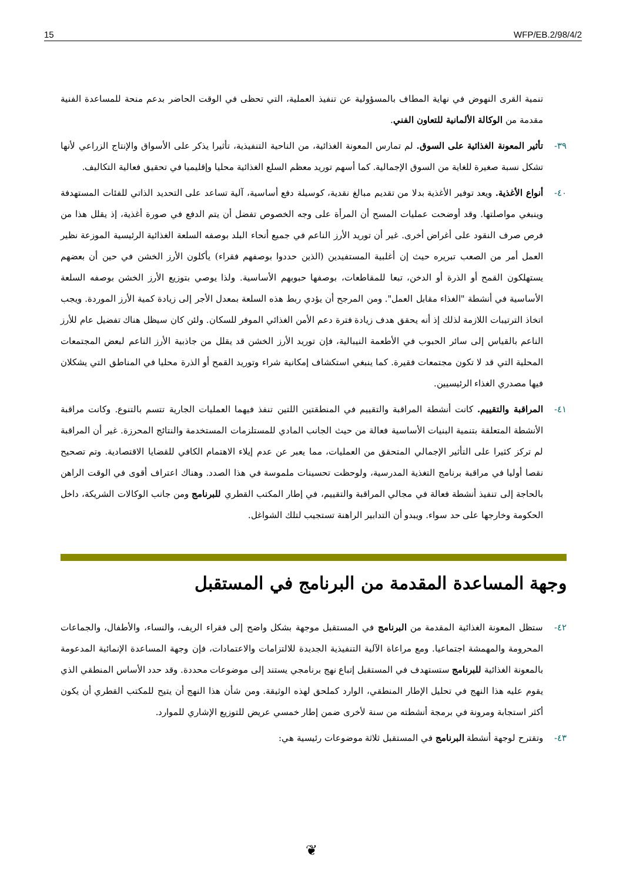15 WFP/EB.2/98/4/2
تنمية القرى النهوض في نهاية المطاف بالمسؤولية عن تنفيذ العملية، التي تحظى في الوقت الحاضر بدعم منحة للمساعدة الفنية مقدمة من الوكالة الألمانية للتعاون الفني.
٣٩- تأثير المعونة الغذائية على السوق. لم تمارس المعونة الغذائية، من الناحية التنفيذية، تأثيرا يذكر على الأسواق والإنتاج الزراعي لأنها تشكل نسبة صغيرة للغاية من السوق الإجمالية. كما أسهم توريد معظم السلع الغذائية محليا وإقليميا في تحقيق فعالية التكاليف.
٤٠- أنواع الأغذية. ويعد توفير الأغذية بدلا من تقديم مبالغ نقدية، كوسيلة دفع أساسية، آلية تساعد على التحديد الذاتي للفئات المستهدفة وينبغي مواصلتها. وقد أوضحت عمليات المسح أن المرأة على وجه الخصوص تفضل أن يتم الدفع في صورة أغذية، إذ يقلل هذا من فرص صرف النقود على أغراض أخرى. غير أن توريد الأرز الناعم في جميع أنحاء البلد بوصفه السلعة الغذائية الرئيسية الموزعة نظير العمل أمر من الصعب تبريره حيث إن أغلبية المستفيدين (الذين حددوا بوصفهم فقراء) يأكلون الأرز الخشن في حين أن بعضهم يستهلكون القمح أو الذرة أو الدخن، تبعا للمقاطعات، بوصفها حبوبهم الأساسية. ولذا يوصي بتوزيع الأرز الخشن بوصفه السلعة الأساسية في أنشطة "الغذاء مقابل العمل". ومن المرجح أن يؤدي ربط هذه السلعة بمعدل الأجر إلى زيادة كمية الأرز الموردة. ويجب اتخاذ الترتيبات اللازمة لذلك إذ أنه يحقق هدف زيادة فترة دعم الأمن الغذائي الموفر للسكان. ولئن كان سيظل هناك تفضيل عام للأرز الناعم بالقياس إلى سائر الحبوب في الأطعمة النيبالية، فإن توريد الأرز الخشن قد يقلل من جاذبية الأرز الناعم لبعض المجتمعات المحلية التي قد لا تكون مجتمعات فقيرة. كما ينبغي استكشاف إمكانية شراء وتوريد القمح أو الذرة محليا في المناطق التي يشكلان فيها مصدري الغذاء الرئيسيين.
٤١- المراقبة والتقييم. كانت أنشطة المراقبة والتقييم في المنطقتين اللتين تنفذ فيهما العمليات الجارية تتسم بالتنوع. وكانت مراقبة الأنشطة المتعلقة بتنمية البنيات الأساسية فعالة من حيث الجانب المادي للمستلزمات المستخدمة والنتائج المحرزة. غير أن المراقبة لم تركز كثيرا على التأثير الإجمالي المتحقق من العمليات، مما يعبر عن عدم إيلاء الاهتمام الكافي للقضايا الاقتصادية. وتم تصحيح نقصا أوليا في مراقبة برنامج التغذية المدرسية، ولوحظت تحسينات ملموسة في هذا الصدد. وهناك اعتراف أقوى في الوقت الراهن بالحاجة إلى تنفيذ أنشطة فعالة في مجالي المراقبة والتقييم، في إطار المكتب القطري للبرنامج ومن جانب الوكالات الشريكة، داخل الحكومة وخارجها على حد سواء. ويبدو أن التدابير الراهنة تستجيب لتلك الشواغل.
وجهة المساعدة المقدمة من البرنامج في المستقبل
٤٢- ستظل المعونة الغذائية المقدمة من البرنامج في المستقبل موجهة بشكل واضح إلى فقراء الريف، والنساء، والأطفال، والجماعات المحرومة والمهمشة اجتماعيا. ومع مراعاة الآلية التنفيذية الجديدة للالتزامات والاعتمادات، فإن وجهة المساعدة الإنمائية المدعومة بالمعونة الغذائية للبرنامج ستستهدف في المستقبل إتباع نهج برنامجي يستند إلى موضوعات محددة. وقد حدد الأساس المنطقي الذي يقوم عليه هذا النهج في تحليل الإطار المنطقي، الوارد كملحق لهذه الوثيقة. ومن شأن هذا النهج أن يتيح للمكتب القطري أن يكون أكثر استجابة ومرونة في برمجة أنشطته من سنة لأخرى ضمن إطار خمسي عريض للتوزيع الإشاري للموارد.
٤٣- وتقترح لوجهة أنشطة البرنامج في المستقبل ثلاثة موضوعات رئيسية هي:
❦